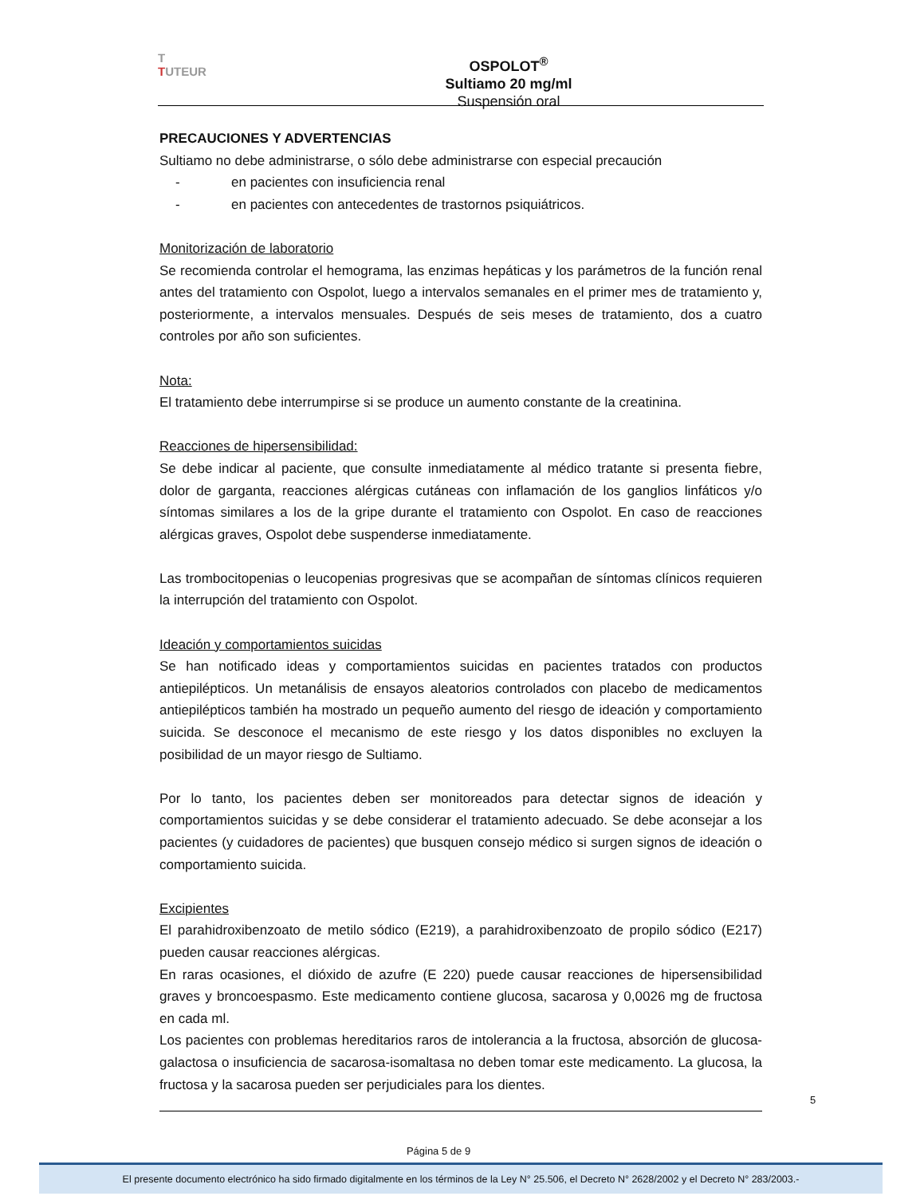T
TUTEUR
OSPOLOT<sup>®</sup>
Sultiamo 20 mg/ml
Suspensión oral
PRECAUCIONES Y ADVERTENCIAS
Sultiamo no debe administrarse, o sólo debe administrarse con especial precaución
- en pacientes con insuficiencia renal
- en pacientes con antecedentes de trastornos psiquiátricos.
Monitorización de laboratorio
Se recomienda controlar el hemograma, las enzimas hepáticas y los parámetros de la función renal antes del tratamiento con Ospolot, luego a intervalos semanales en el primer mes de tratamiento y, posteriormente, a intervalos mensuales. Después de seis meses de tratamiento, dos a cuatro controles por año son suficientes.
Nota:
El tratamiento debe interrumpirse si se produce un aumento constante de la creatinina.
Reacciones de hipersensibilidad:
Se debe indicar al paciente, que consulte inmediatamente al médico tratante si presenta fiebre, dolor de garganta, reacciones alérgicas cutáneas con inflamación de los ganglios linfáticos y/o síntomas similares a los de la gripe durante el tratamiento con Ospolot. En caso de reacciones alérgicas graves, Ospolot debe suspenderse inmediatamente.
Las trombocitopenias o leucopenias progresivas que se acompañan de síntomas clínicos requieren la interrupción del tratamiento con Ospolot.
Ideación y comportamientos suicidas
Se han notificado ideas y comportamientos suicidas en pacientes tratados con productos antiepilépticos. Un metanálisis de ensayos aleatorios controlados con placebo de medicamentos antiepilépticos también ha mostrado un pequeño aumento del riesgo de ideación y comportamiento suicida. Se desconoce el mecanismo de este riesgo y los datos disponibles no excluyen la posibilidad de un mayor riesgo de Sultiamo.
Por lo tanto, los pacientes deben ser monitoreados para detectar signos de ideación y comportamientos suicidas y se debe considerar el tratamiento adecuado. Se debe aconsejar a los pacientes (y cuidadores de pacientes) que busquen consejo médico si surgen signos de ideación o comportamiento suicida.
Excipientes
El parahidroxibenzoato de metilo sódico (E219), a parahidroxibenzoato de propilo sódico (E217) pueden causar reacciones alérgicas.
En raras ocasiones, el dióxido de azufre (E 220) puede causar reacciones de hipersensibilidad graves y broncoespasmo. Este medicamento contiene glucosa, sacarosa y 0,0026 mg de fructosa en cada ml.
Los pacientes con problemas hereditarios raros de intolerancia a la fructosa, absorción de glucosa-galactosa o insuficiencia de sacarosa-isomaltasa no deben tomar este medicamento. La glucosa, la fructosa y la sacarosa pueden ser perjudiciales para los dientes.
5
Página 5 de 9
El presente documento electrónico ha sido firmado digitalmente en los términos de la Ley N° 25.506, el Decreto N° 2628/2002 y el Decreto N° 283/2003.-